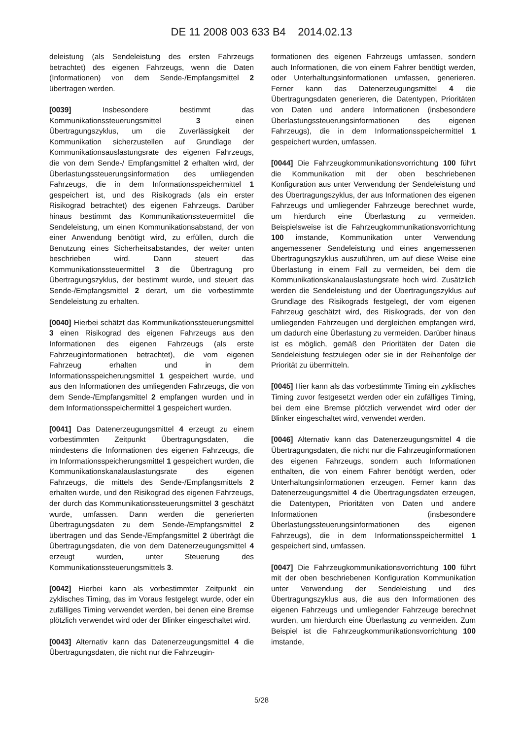DE 11 2008 003 633 B4 2014.02.13
deleistung (als Sendeleistung des ersten Fahrzeugs betrachtet) des eigenen Fahrzeugs, wenn die Daten (Informationen) von dem Sende-/Empfangsmittel 2 übertragen werden.
[0039] Insbesondere bestimmt das Kommunikationssteuerungsmittel 3 einen Übertragungszyklus, um die Zuverlässigkeit der Kommunikation sicherzustellen auf Grundlage der Kommunikationsauslastungsrate des eigenen Fahrzeugs, die von dem Sende-/ Empfangsmittel 2 erhalten wird, der Überlastungssteuerungsinformation des umliegenden Fahrzeugs, die in dem Informationsspeichermittel 1 gespeichert ist, und des Risikograds (als ein erster Risikograd betrachtet) des eigenen Fahrzeugs. Darüber hinaus bestimmt das Kommunikationssteuermittel die Sendeleistung, um einen Kommunikationsabstand, der von einer Anwendung benötigt wird, zu erfüllen, durch die Benutzung eines Sicherheitsabstandes, der weiter unten beschrieben wird. Dann steuert das Kommunikationssteuermittel 3 die Übertragung pro Übertragungszyklus, der bestimmt wurde, und steuert das Sende-/Empfangsmittel 2 derart, um die vorbestimmte Sendeleistung zu erhalten.
[0040] Hierbei schätzt das Kommunikationssteuerungsmittel 3 einen Risikograd des eigenen Fahrzeugs aus den Informationen des eigenen Fahrzeugs (als erste Fahrzeuginformationen betrachtet), die vom eigenen Fahrzeug erhalten und in dem Informationsspeicherungsmittel 1 gespeichert wurde, und aus den Informationen des umliegenden Fahrzeugs, die von dem Sende-/Empfangsmittel 2 empfangen wurden und in dem Informationsspeichermittel 1 gespeichert wurden.
[0041] Das Datenerzeugungsmittel 4 erzeugt zu einem vorbestimmten Zeitpunkt Übertragungsdaten, die mindestens die Informationen des eigenen Fahrzeugs, die im Informationsspeicherungsmittel 1 gespeichert wurden, die Kommunikationskanalauslastungsrate des eigenen Fahrzeugs, die mittels des Sende-/Empfangsmittels 2 erhalten wurde, und den Risikograd des eigenen Fahrzeugs, der durch das Kommunikationssteuerungsmittel 3 geschätzt wurde, umfassen. Dann werden die generierten Übertragungsdaten zu dem Sende-/Empfangsmittel 2 übertragen und das Sende-/Empfangsmittel 2 überträgt die Übertragungsdaten, die von dem Datenerzeugungsmittel 4 erzeugt wurden, unter Steuerung des Kommunikationssteuerungsmittels 3.
[0042] Hierbei kann als vorbestimmter Zeitpunkt ein zyklisches Timing, das im Voraus festgelegt wurde, oder ein zufälliges Timing verwendet werden, bei denen eine Bremse plötzlich verwendet wird oder der Blinker eingeschaltet wird.
[0043] Alternativ kann das Datenerzeugungsmittel 4 die Übertragungsdaten, die nicht nur die Fahrzeugin-
formationen des eigenen Fahrzeugs umfassen, sondern auch Informationen, die von einem Fahrer benötigt werden, oder Unterhaltungsinformationen umfassen, generieren. Ferner kann das Datenerzeugungsmittel 4 die Übertragungsdaten generieren, die Datentypen, Prioritäten von Daten und andere Informationen (insbesondere Überlastungssteuerungsinformationen des eigenen Fahrzeugs), die in dem Informationsspeichermittel 1 gespeichert wurden, umfassen.
[0044] Die Fahrzeugkommunikationsvorrichtung 100 führt die Kommunikation mit der oben beschriebenen Konfiguration aus unter Verwendung der Sendeleistung und des Übertragungszyklus, der aus Informationen des eigenen Fahrzeugs und umliegender Fahrzeuge berechnet wurde, um hierdurch eine Überlastung zu vermeiden. Beispielsweise ist die Fahrzeugkommunikationsvorrichtung 100 imstande, Kommunikation unter Verwendung angemessener Sendeleistung und eines angemessenen Übertragungszyklus auszuführen, um auf diese Weise eine Überlastung in einem Fall zu vermeiden, bei dem die Kommunikationskanalauslastungsrate hoch wird. Zusätzlich werden die Sendeleistung und der Übertragungszyklus auf Grundlage des Risikograds festgelegt, der vom eigenen Fahrzeug geschätzt wird, des Risikograds, der von den umliegenden Fahrzeugen und dergleichen empfangen wird, um dadurch eine Überlastung zu vermeiden. Darüber hinaus ist es möglich, gemäß den Prioritäten der Daten die Sendeleistung festzulegen oder sie in der Reihenfolge der Priorität zu übermitteln.
[0045] Hier kann als das vorbestimmte Timing ein zyklisches Timing zuvor festgesetzt werden oder ein zufälliges Timing, bei dem eine Bremse plötzlich verwendet wird oder der Blinker eingeschaltet wird, verwendet werden.
[0046] Alternativ kann das Datenerzeugungsmittel 4 die Übertragungsdaten, die nicht nur die Fahrzeuginformationen des eigenen Fahrzeugs, sondern auch Informationen enthalten, die von einem Fahrer benötigt werden, oder Unterhaltungsinformationen erzeugen. Ferner kann das Datenerzeugungsmittel 4 die Übertragungsdaten erzeugen, die Datentypen, Prioritäten von Daten und andere Informationen (insbesondere Überlastungssteuerungsinformationen des eigenen Fahrzeugs), die in dem Informationsspeichermittel 1 gespeichert sind, umfassen.
[0047] Die Fahrzeugkommunikationsvorrichtung 100 führt mit der oben beschriebenen Konfiguration Kommunikation unter Verwendung der Sendeleistung und des Übertragungszyklus aus, die aus den Informationen des eigenen Fahrzeugs und umliegender Fahrzeuge berechnet wurden, um hierdurch eine Überlastung zu vermeiden. Zum Beispiel ist die Fahrzeugkommunikationsvorrichtung 100 imstande,
5/28